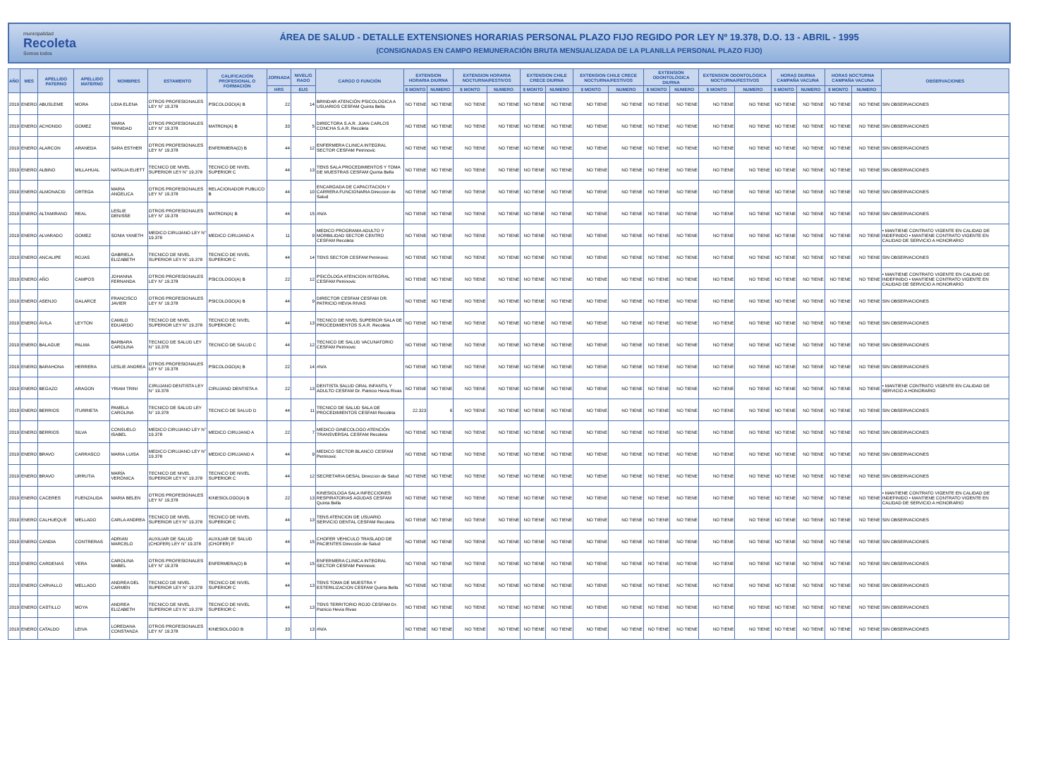municipalidad
Recoleta
Somos todos
ÁREA DE SALUD - DETALLE EXTENSIONES HORARIAS PERSONAL PLAZO FIJO REGIDO POR LEY Nº 19.378, D.O. 13 - ABRIL - 1995
(CONSIGNADAS EN CAMPO REMUNERACIÓN BRUTA MENSUALIZADA DE LA PLANILLA PERSONAL PLAZO FIJO)
| AÑO | MES | APELLIDO PATERNO | APELLIDO MATERNO | NOMBRES | ESTAMENTO | CALIFICACIÓN PROFESIONAL O FORMACIÓN | JORNADA | NIVEL/G RADO | CARGO O FUNCIÓN | EXTENSION HORARIA DIURNA | | EXTENSION HORARIA NOCTURNA/FESTIVOS | | EXTENSION CHILE CRECE DIURNA | | EXTENSION CHILE CRECE NOCTURNA/FESTIVOS | | EXTENSION ODONTOLÓGICA DIURNA | | EXTENSION ODONTOLÓGICA NOCTURNA/FESTIVOS | | HORAS DIURNA CAMPAÑA VACUNA | | HORAS NOCTURNA CAMPAÑA VACUNA | | OBSERVACIONES |
| --- | --- | --- | --- | --- | --- | --- | --- | --- | --- | --- | --- | --- | --- | --- | --- | --- | --- | --- | --- | --- | --- | --- | --- | --- | --- | --- |
| | | | | | | | HRS | EUS | | $ MONTO | NUMERO | $ MONTO | NUMERO | $ MONTO | NUMERO | $ MONTO | NUMERO | $ MONTO | NUMERO | $ MONTO | NUMERO | $ MONTO | NUMERO | $ MONTO | NUMERO | |
| 2019 | ENERO | ABUSLEME | MORA | LIDIA ELENA | OTROS PROFESIONALES LEY N° 19.378 | PSICOLOGO(A) B | 22 | 14 | BRINDAR ATENCIÓN PSICOLOGICA A USUARIOS CESFAM Quinta Bella | NO TIENE | NO TIENE | NO TIENE | NO TIENE | NO TIENE | NO TIENE | NO TIENE | NO TIENE | NO TIENE | NO TIENE | NO TIENE | NO TIENE | NO TIENE | NO TIENE | NO TIENE | NO TIENE | SIN OBSERVACIONES |
| 2019 | ENERO | ACHONDO | GOMEZ | MARIA TRINIDAD | OTROS PROFESIONALES LEY N° 19.378 | MATRON(A) B | 33 | 5 | DIRECTORA S.A.R. JUAN CARLOS CONCHA S.A.R. Recoleta | NO TIENE | NO TIENE | NO TIENE | NO TIENE | NO TIENE | NO TIENE | NO TIENE | NO TIENE | NO TIENE | NO TIENE | NO TIENE | NO TIENE | NO TIENE | NO TIENE | NO TIENE | NO TIENE | SIN OBSERVACIONES |
| 2019 | ENERO | ALARCON | ARANEDA | SARA ESTHER | OTROS PROFESIONALES LEY N° 19.378 | ENFERMERA(O) B | 44 | 12 | ENFERMERA CLINICA INTEGRAL SECTOR CESFAM Petrinovic | NO TIENE | NO TIENE | NO TIENE | NO TIENE | NO TIENE | NO TIENE | NO TIENE | NO TIENE | NO TIENE | NO TIENE | NO TIENE | NO TIENE | NO TIENE | NO TIENE | NO TIENE | NO TIENE | SIN OBSERVACIONES |
| 2019 | ENERO | ALBINO | MILLAHUAL | NATALIA ELIETT | TECNICO DE NIVEL SUPERIOR LEY N° 19.378 | TECNICO DE NIVEL SUPERIOR C | 44 | 13 | TENS SALA PROCEDIMIENTOS Y TOMA DE MUESTRAS CESFAM Quinta Bella | NO TIENE | NO TIENE | NO TIENE | NO TIENE | NO TIENE | NO TIENE | NO TIENE | NO TIENE | NO TIENE | NO TIENE | NO TIENE | NO TIENE | NO TIENE | NO TIENE | NO TIENE | NO TIENE | SIN OBSERVACIONES |
| 2019 | ENERO | ALMONACID | ORTEGA | MARIA ANGELICA | OTROS PROFESIONALES LEY N° 19.378 | RELACIONADOR PUBLICO B | 44 | 10 | ENCARGADA DE CAPACITACION Y CARRERA FUNCIONARIA Direccion de Salud | NO TIENE | NO TIENE | NO TIENE | NO TIENE | NO TIENE | NO TIENE | NO TIENE | NO TIENE | NO TIENE | NO TIENE | NO TIENE | NO TIENE | NO TIENE | NO TIENE | NO TIENE | NO TIENE | SIN OBSERVACIONES |
| 2019 | ENERO | ALTAMIRANO | REAL | LESLIE DENISSE | OTROS PROFESIONALES LEY N° 19.378 | MATRON(A) B | 44 | 15 | #N/A | NO TIENE | NO TIENE | NO TIENE | NO TIENE | NO TIENE | NO TIENE | NO TIENE | NO TIENE | NO TIENE | NO TIENE | NO TIENE | NO TIENE | NO TIENE | NO TIENE | NO TIENE | NO TIENE | SIN OBSERVACIONES |
| 2019 | ENERO | ALVARADO | GOMEZ | SONIA YANETH | MEDICO CIRUJANO LEY N° 19.378 | MEDICO CIRUJANO A | 11 | 9 | MEDICO PROGRAMA ADULTO Y MORBILIDAD SECTOR CENTRO CESFAM Recoleta | NO TIENE | NO TIENE | NO TIENE | NO TIENE | NO TIENE | NO TIENE | NO TIENE | NO TIENE | NO TIENE | NO TIENE | NO TIENE | NO TIENE | NO TIENE | NO TIENE | NO TIENE | NO TIENE | • MANTIENE CONTRATO VIGENTE EN CALIDAD DE INDEFINIDO • MANTIENE CONTRATO VIGENTE EN CALIDAD DE SERVICIO A HONORARIO |
| 2019 | ENERO | ANCALIPE | ROJAS | GABRIELA ELIZABETH | TECNICO DE NIVEL SUPERIOR LEY N° 19.378 | TECNICO DE NIVEL SUPERIOR C | 44 | 14 | TENS SECTOR CESFAM Petrinovic | NO TIENE | NO TIENE | NO TIENE | NO TIENE | NO TIENE | NO TIENE | NO TIENE | NO TIENE | NO TIENE | NO TIENE | NO TIENE | NO TIENE | NO TIENE | NO TIENE | NO TIENE | NO TIENE | SIN OBSERVACIONES |
| 2019 | ENERO | AÑO | CAMPOS | JOHANNA FERNANDA | OTROS PROFESIONALES LEY N° 19.378 | PSICOLOGO(A) B | 22 | 12 | PSICÓLOGA ATENCION INTEGRAL CESFAM Petrinovic | NO TIENE | NO TIENE | NO TIENE | NO TIENE | NO TIENE | NO TIENE | NO TIENE | NO TIENE | NO TIENE | NO TIENE | NO TIENE | NO TIENE | NO TIENE | NO TIENE | NO TIENE | NO TIENE | • MANTIENE CONTRATO VIGENTE EN CALIDAD DE INDEFINIDO • MANTIENE CONTRATO VIGENTE EN CALIDAD DE SERVICIO A HONORARIO |
| 2019 | ENERO | ASENJO | GALARCE | FRANCISCO JAVIER | OTROS PROFESIONALES LEY N° 19.378 | PSICOLOGO(A) B | 44 | 9 | DIRECTOR CESFAM CESFAM DR. PATRICIO HEVIA RIVAS | NO TIENE | NO TIENE | NO TIENE | NO TIENE | NO TIENE | NO TIENE | NO TIENE | NO TIENE | NO TIENE | NO TIENE | NO TIENE | NO TIENE | NO TIENE | NO TIENE | NO TIENE | NO TIENE | SIN OBSERVACIONES |
| 2019 | ENERO | ÁVILA | LEYTON | CAMILO EDUARDO | TECNICO DE NIVEL SUPERIOR LEY N° 19.378 | TECNICO DE NIVEL SUPERIOR C | 44 | 13 | TECNICO DE NIVEL SUPERIOR SALA DE PROCEDIMIENTOS S.A.R. Recoleta | NO TIENE | NO TIENE | NO TIENE | NO TIENE | NO TIENE | NO TIENE | NO TIENE | NO TIENE | NO TIENE | NO TIENE | NO TIENE | NO TIENE | NO TIENE | NO TIENE | NO TIENE | NO TIENE | SIN OBSERVACIONES |
| 2019 | ENERO | BALAGUE | PALMA | BARBARA CAROLINA | TECNICO DE SALUD LEY N° 19.378 | TECNICO DE SALUD C | 44 | 12 | TECNICO DE SALUD VACUNATORIO CESFAM Petrinovic | NO TIENE | NO TIENE | NO TIENE | NO TIENE | NO TIENE | NO TIENE | NO TIENE | NO TIENE | NO TIENE | NO TIENE | NO TIENE | NO TIENE | NO TIENE | NO TIENE | NO TIENE | NO TIENE | SIN OBSERVACIONES |
| 2019 | ENERO | BARAHONA | HERRERA | LESLIE ANDREA | OTROS PROFESIONALES LEY N° 19.378 | PSICOLOGO(A) B | 22 | 14 | #N/A | NO TIENE | NO TIENE | NO TIENE | NO TIENE | NO TIENE | NO TIENE | NO TIENE | NO TIENE | NO TIENE | NO TIENE | NO TIENE | NO TIENE | NO TIENE | NO TIENE | NO TIENE | NO TIENE | SIN OBSERVACIONES |
| 2019 | ENERO | BEGAZO | ARAGON | YRIAM TRINI | CIRUJANO DENTISTA LEY N° 19.378 | CIRUJANO DENTISTA A | 22 | 13 | DENTISTA SALUD ORAL INFANTIL Y ADULTO CESFAM Dr. Patricio Hevia Rivas | NO TIENE | NO TIENE | NO TIENE | NO TIENE | NO TIENE | NO TIENE | NO TIENE | NO TIENE | NO TIENE | NO TIENE | NO TIENE | NO TIENE | NO TIENE | NO TIENE | NO TIENE | NO TIENE | • MANTIENE CONTRATO VIGENTE EN CALIDAD DE SERVICIO A HONORARIO |
| 2019 | ENERO | BERRIOS | ITURRIETA | PAMELA CAROLINA | TECNICO DE SALUD LEY N° 19.378 | TECNICO DE SALUD D | 44 | 11 | TECNICO DE SALUD SALA DE PROCEDIMIENTOS CESFAM Recoleta | 22.323 | 6 | NO TIENE | NO TIENE | NO TIENE | NO TIENE | NO TIENE | NO TIENE | NO TIENE | NO TIENE | NO TIENE | NO TIENE | NO TIENE | NO TIENE | NO TIENE | NO TIENE | SIN OBSERVACIONES |
| 2019 | ENERO | BERRIOS | SILVA | CONSUELO ISABEL | MEDICO CIRUJANO LEY N° 19.378 | MEDICO CIRUJANO A | 22 | 7 | MEDICO GINECOLOGO ATENCIÓN TRANSVERSAL CESFAM Recoleta | NO TIENE | NO TIENE | NO TIENE | NO TIENE | NO TIENE | NO TIENE | NO TIENE | NO TIENE | NO TIENE | NO TIENE | NO TIENE | NO TIENE | NO TIENE | NO TIENE | NO TIENE | NO TIENE | SIN OBSERVACIONES |
| 2019 | ENERO | BRAVO | CARRASCO | MARIA LUISA | MEDICO CIRUJANO LEY N° 19.378 | MEDICO CIRUJANO A | 44 | 9 | MEDICO SECTOR BLANCO CESFAM Petrinovic | NO TIENE | NO TIENE | NO TIENE | NO TIENE | NO TIENE | NO TIENE | NO TIENE | NO TIENE | NO TIENE | NO TIENE | NO TIENE | NO TIENE | NO TIENE | NO TIENE | NO TIENE | NO TIENE | SIN OBSERVACIONES |
| 2019 | ENERO | BRAVO | URRUTIA | MARÍA VERÓNICA | TECNICO DE NIVEL SUPERIOR LEY N° 19.378 | TECNICO DE NIVEL SUPERIOR C | 44 | 12 | SECRETARIA DESAL Direccion de Salud | NO TIENE | NO TIENE | NO TIENE | NO TIENE | NO TIENE | NO TIENE | NO TIENE | NO TIENE | NO TIENE | NO TIENE | NO TIENE | NO TIENE | NO TIENE | NO TIENE | NO TIENE | NO TIENE | SIN OBSERVACIONES |
| 2019 | ENERO | CACERES | FUENZALIDA | MARIA BELEN | OTROS PROFESIONALES LEY N° 19.378 | KINESIOLOGO(A) B | 22 | 13 | KINESIOLOGA SALA INFECCIONES RESPIRATORIAS AGUDAS CESFAM Quinta Bella | NO TIENE | NO TIENE | NO TIENE | NO TIENE | NO TIENE | NO TIENE | NO TIENE | NO TIENE | NO TIENE | NO TIENE | NO TIENE | NO TIENE | NO TIENE | NO TIENE | NO TIENE | NO TIENE | • MANTIENE CONTRATO VIGENTE EN CALIDAD DE INDEFINIDO • MANTIENE CONTRATO VIGENTE EN CALIDAD DE SERVICIO A HONORARIO |
| 2019 | ENERO | CALHUEQUE | MELLADO | CARLA ANDREA | TECNICO DE NIVEL SUPERIOR LEY N° 19.378 | TECNICO DE NIVEL SUPERIOR C | 44 | 13 | TENS ATENCION DE USUARIO SERVICIO DENTAL CESFAM Recoleta | NO TIENE | NO TIENE | NO TIENE | NO TIENE | NO TIENE | NO TIENE | NO TIENE | NO TIENE | NO TIENE | NO TIENE | NO TIENE | NO TIENE | NO TIENE | NO TIENE | NO TIENE | NO TIENE | SIN OBSERVACIONES |
| 2019 | ENERO | CANDIA | CONTRERAS | ADRIAN MARCELO | AUXILIAR DE SALUD (CHOFER) LEY N° 19.378 | AUXILIAR DE SALUD (CHOFER) F | 44 | 15 | CHOFER VEHICULO TRASLADO DE PACIENTES Dirección de Salud | NO TIENE | NO TIENE | NO TIENE | NO TIENE | NO TIENE | NO TIENE | NO TIENE | NO TIENE | NO TIENE | NO TIENE | NO TIENE | NO TIENE | NO TIENE | NO TIENE | NO TIENE | NO TIENE | SIN OBSERVACIONES |
| 2019 | ENERO | CARDENAS | VERA | CAROLINA MABEL | OTROS PROFESIONALES LEY N° 19.378 | ENFERMERA(O) B | 44 | 15 | ENFERMERA CLINICA INTEGRAL SECTOR CESFAM Petrinovic | NO TIENE | NO TIENE | NO TIENE | NO TIENE | NO TIENE | NO TIENE | NO TIENE | NO TIENE | NO TIENE | NO TIENE | NO TIENE | NO TIENE | NO TIENE | NO TIENE | NO TIENE | NO TIENE | SIN OBSERVACIONES |
| 2019 | ENERO | CARVALLO | MELLADO | ANDREA DEL CARMEN | TECNICO DE NIVEL SUPERIOR LEY N° 19.378 | TECNICO DE NIVEL SUPERIOR C | 44 | 13 | TENS TOMA DE MUESTRA Y ESTERILIZACION CESFAM Quinta Bella | NO TIENE | NO TIENE | NO TIENE | NO TIENE | NO TIENE | NO TIENE | NO TIENE | NO TIENE | NO TIENE | NO TIENE | NO TIENE | NO TIENE | NO TIENE | NO TIENE | NO TIENE | NO TIENE | SIN OBSERVACIONES |
| 2019 | ENERO | CASTILLO | MOYA | ANDREA ELIZABETH | TECNICO DE NIVEL SUPERIOR LEY N° 19.378 | TECNICO DE NIVEL SUPERIOR C | 44 | 13 | TENS TERRITORIO ROJO CESFAM Dr. Patricio Hevia Rivas | NO TIENE | NO TIENE | NO TIENE | NO TIENE | NO TIENE | NO TIENE | NO TIENE | NO TIENE | NO TIENE | NO TIENE | NO TIENE | NO TIENE | NO TIENE | NO TIENE | NO TIENE | NO TIENE | SIN OBSERVACIONES |
| 2019 | ENERO | CATALDO | LEIVA | LOREDANA CONSTANZA | OTROS PROFESIONALES LEY N° 19.378 | KINESIOLOGO B | 33 | 13 | #N/A | NO TIENE | NO TIENE | NO TIENE | NO TIENE | NO TIENE | NO TIENE | NO TIENE | NO TIENE | NO TIENE | NO TIENE | NO TIENE | NO TIENE | NO TIENE | NO TIENE | NO TIENE | NO TIENE | SIN OBSERVACIONES |